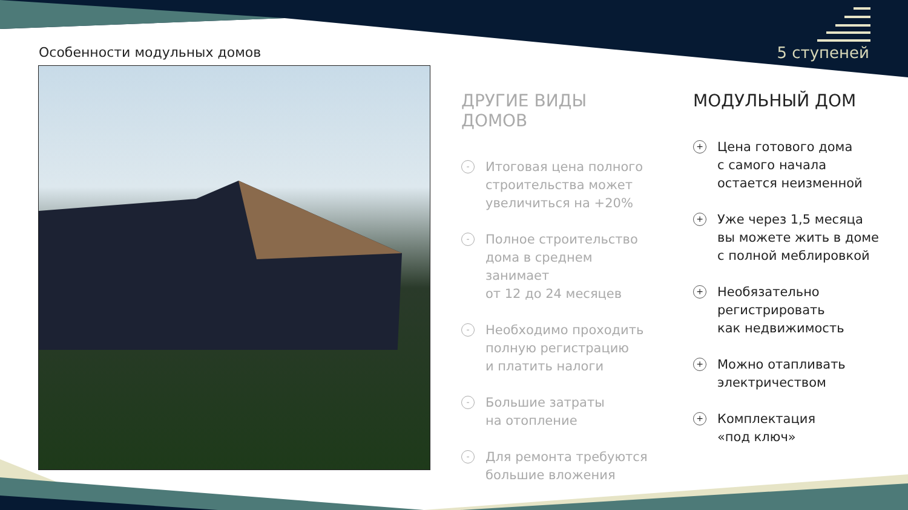Особенности модульных домов 5 ступеней
ДРУГИЕ ВИДЫ ДОМОВ
-
Итоговая цена полного
строительства может
увеличиться на +20%
-
Полное строительство
дома в среднем занимает
от 12 до 24 месяцев
-
Необходимо проходить
полную регистрацию
и платить налоги
-
Большие затраты
на отопление
-
Для ремонта требуются
большие вложения
МОДУЛЬНЫЙ ДОМ
+
Цена готового дома
с самого начала
остается неизменной
+
Уже через 1,5 месяца
вы можете жить в доме
с полной меблировкой
+
Необязательно
регистрировать
как недвижимость
+
Можно отапливать
электричеством
+
Комплектация
«под ключ»